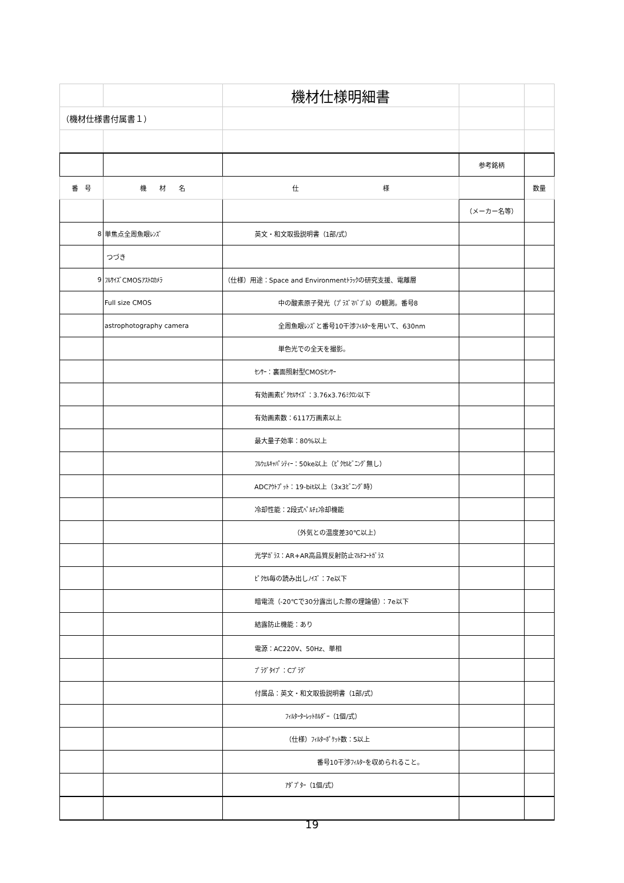| | | 機材仕様明細書 | | |
| （機材仕様書付属書１） | | | | |
| | | | 参考銘柄 | |
| 番 号 | 機 材 名 | 仕 様 | | 数量 |
| | | | （メーカー名等） | |
| 8 | 単焦点全周魚眼ﾚﾝｽﾞ | 英文・和文取扱説明書（1部/式） | | |
| | つづき | | | |
| 9 | ﾌﾙｻｲｽﾞCMOSｱｽﾄﾛｶﾒﾗ | （仕様）用途：Space and Environmentﾄﾗｯｸの研究支援、電離層 | | |
| | Full size CMOS | 中の酸素原子発光（ﾌﾟﾗｽﾞﾏﾊﾞﾌﾞﾙ）の観測。番号8 | | |
| | astrophotography camera | 全周魚眼ﾚﾝｽﾞと番号10干渉ﾌｨﾙﾀｰを用いて、630nm | | |
| | | 単色光での全天を撮影。 | | |
| | | ｾﾝｻｰ：裏面照射型CMOSｾﾝｻｰ | | |
| | | 有効画素ﾋﾟｸｾﾙｻｲｽﾞ：3.76x3.76ﾐｸﾛﾝ以下 | | |
| | | 有効画素数：6117万画素以上 | | |
| | | 最大量子効率：80%以上 | | |
| | | ﾌﾙｳｪﾙｷｬﾊﾟｼﾃｨｰ：50ke以上（ﾋﾟｸｾﾙﾋﾞﾆﾝｸﾞ無し） | | |
| | | ADCｱｳﾄﾌﾟｯﾄ：19-bit以上（3x3ﾋﾞﾆﾝｸﾞ時） | | |
| | | 冷却性能：2段式ﾍﾟﾙﾁｪ冷却機能 | | |
| | | （外気との温度差30℃以上） | | |
| | | 光学ｶﾞﾗｽ：AR+AR高品質反射防止ﾏﾙﾁｺｰﾄｶﾞﾗｽ | | |
| | | ﾋﾟｸｾﾙ毎の読み出しﾉｲｽﾞ：7e以下 | | |
| | | 暗電流（-20℃で30分露出した際の理論値）：7e以下 | | |
| | | 結露防止機能：あり | | |
| | | 電源：AC220V、50Hz、単相 | | |
| | | ﾌﾟﾗｸﾞﾀｲﾌﾟ：Cﾌﾟﾗｸﾞ | | |
| | | 付属品：英文・和文取扱説明書（1部/式） | | |
| | | ﾌｨﾙﾀｰﾀｰﾚｯﾄﾎﾙﾀﾞｰ（1個/式） | | |
| | | （仕様）ﾌｨﾙﾀｰﾎﾟｹｯﾄ数：5以上 | | |
| | | 番号10干渉ﾌｨﾙﾀｰを収められること。 | | |
| | | ｱﾀﾞﾌﾟﾀｰ（1個/式） | | |
19